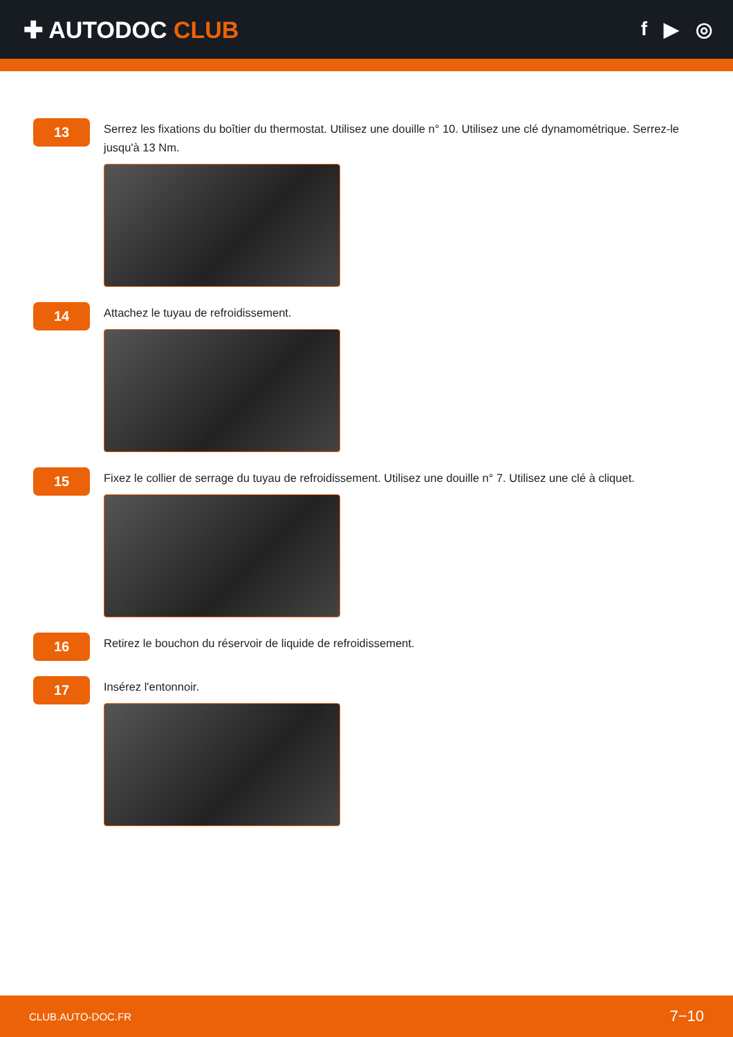✚ AUTODOC CLUB
f ▶ ◎
13
Serrez les fixations du boîtier du thermostat. Utilisez une douille n° 10. Utilisez une clé dynamométrique. Serrez-le jusqu'à 13 Nm.
14
Attachez le tuyau de refroidissement.
15
Fixez le collier de serrage du tuyau de refroidissement. Utilisez une douille n° 7. Utilisez une clé à cliquet.
16
Retirez le bouchon du réservoir de liquide de refroidissement.
17
Insérez l'entonnoir.
CLUB.AUTO-DOC.FR 7−10